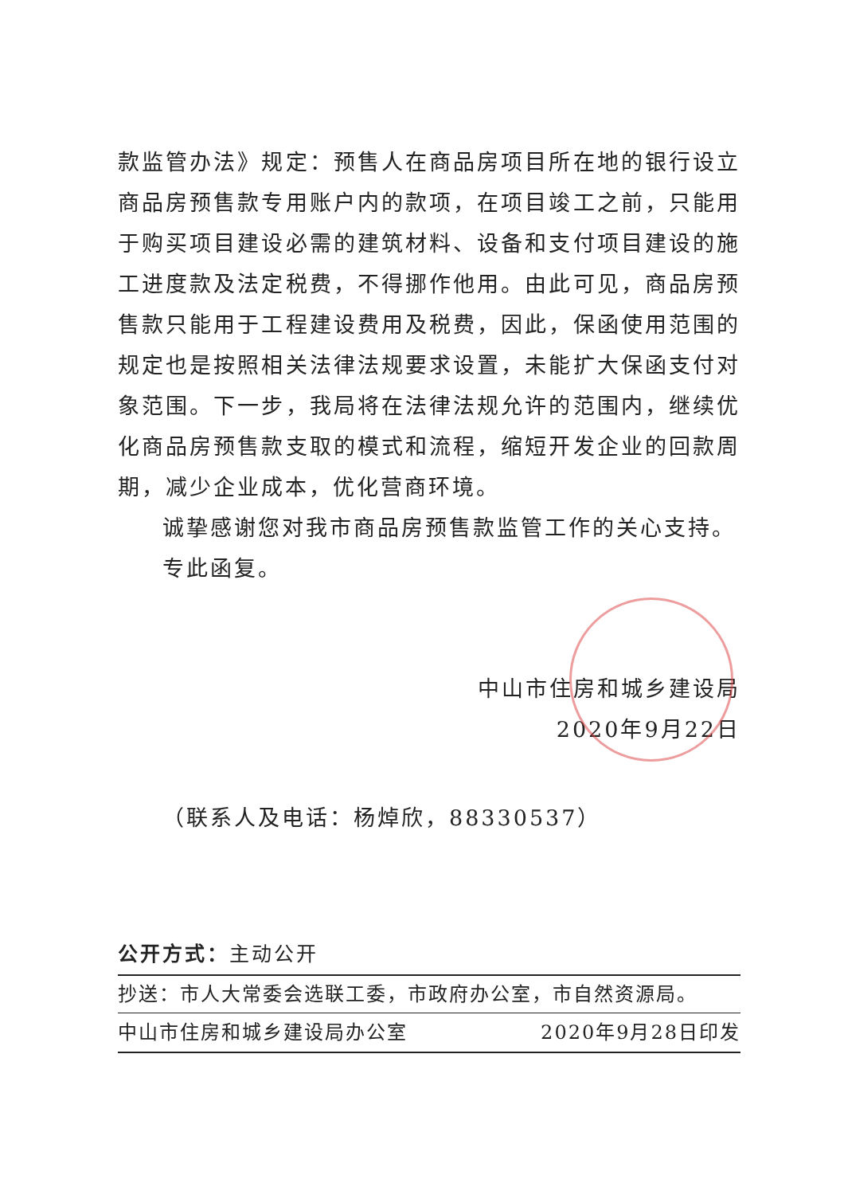款监管办法》规定：预售人在商品房项目所在地的银行设立商品房预售款专用账户内的款项，在项目竣工之前，只能用于购买项目建设必需的建筑材料、设备和支付项目建设的施工进度款及法定税费，不得挪作他用。由此可见，商品房预售款只能用于工程建设费用及税费，因此，保函使用范围的规定也是按照相关法律法规要求设置，未能扩大保函支付对象范围。下一步，我局将在法律法规允许的范围内，继续优化商品房预售款支取的模式和流程，缩短开发企业的回款周期，减少企业成本，优化营商环境。
诚挚感谢您对我市商品房预售款监管工作的关心支持。
专此函复。
中山市住房和城乡建设局
2020年9月22日
（联系人及电话：杨焯欣，88330537）
公开方式：主动公开
抄送：市人大常委会选联工委，市政府办公室，市自然资源局。
中山市住房和城乡建设局办公室 2020年9月28日印发